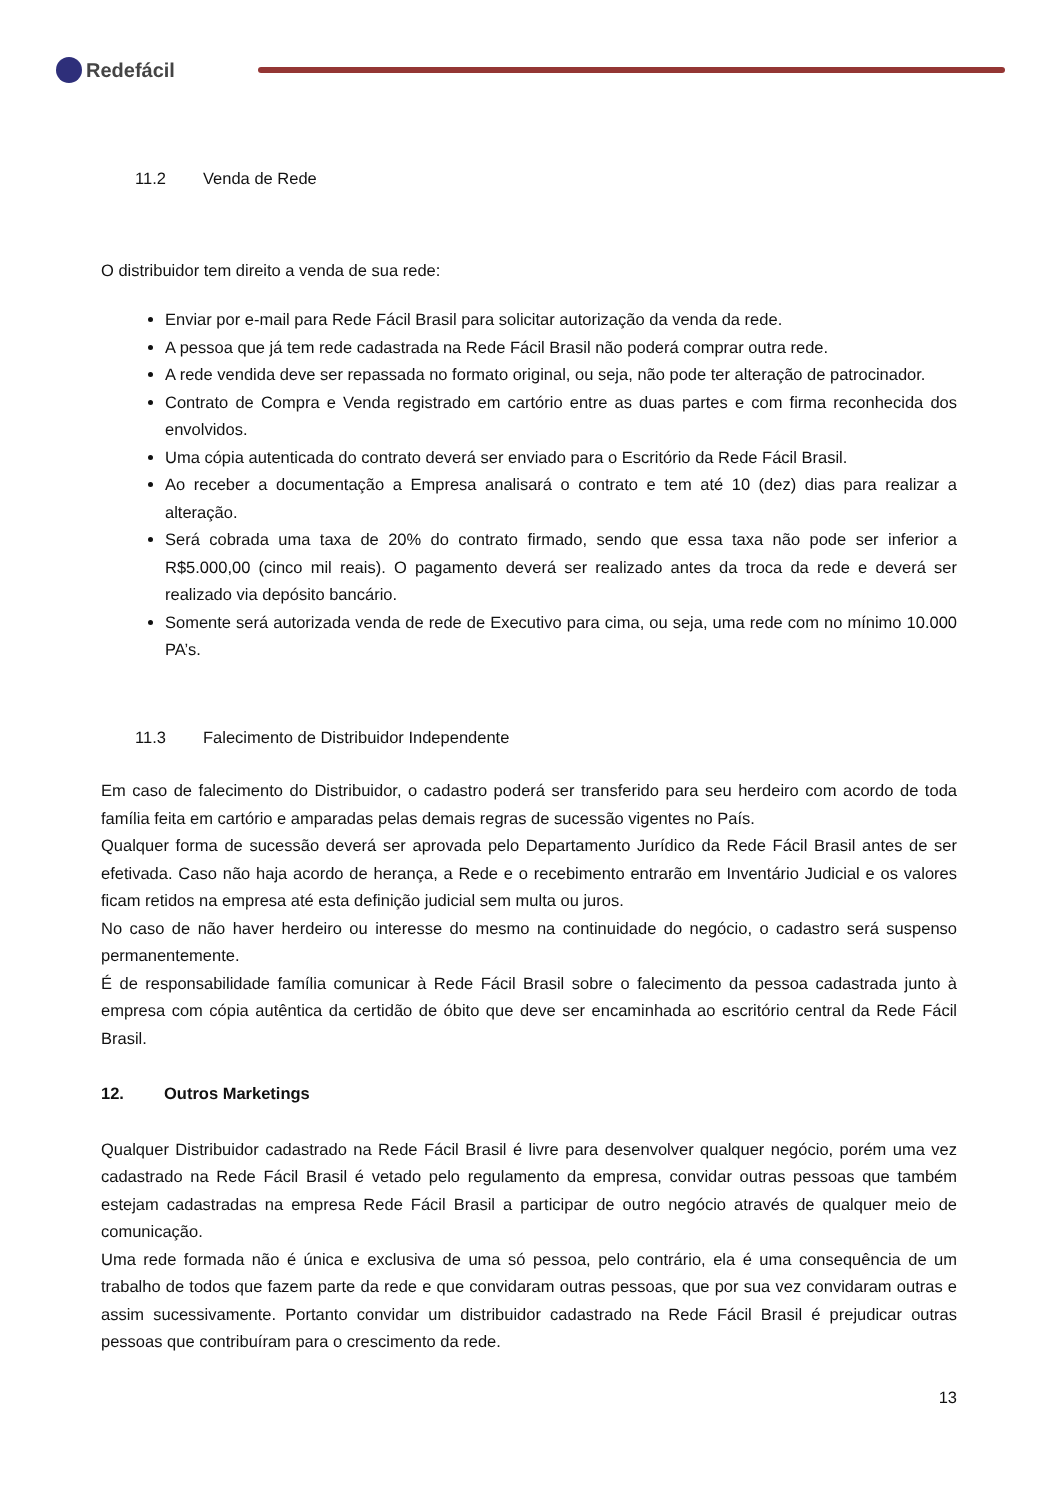Redefácil
11.2 Venda de Rede
O distribuidor tem direito a venda de sua rede:
Enviar por e-mail para Rede Fácil Brasil para solicitar autorização da venda da rede.
A pessoa que já tem rede cadastrada na Rede Fácil Brasil não poderá comprar outra rede.
A rede vendida deve ser repassada no formato original, ou seja, não pode ter alteração de patrocinador.
Contrato de Compra e Venda registrado em cartório entre as duas partes e com firma reconhecida dos envolvidos.
Uma cópia autenticada do contrato deverá ser enviado para o Escritório da Rede Fácil Brasil.
Ao receber a documentação a Empresa analisará o contrato e tem até 10 (dez) dias para realizar a alteração.
Será cobrada uma taxa de 20% do contrato firmado, sendo que essa taxa não pode ser inferior a R$5.000,00 (cinco mil reais). O pagamento deverá ser realizado antes da troca da rede e deverá ser realizado via depósito bancário.
Somente será autorizada venda de rede de Executivo para cima, ou seja, uma rede com no mínimo 10.000 PA’s.
11.3 Falecimento de Distribuidor Independente
Em caso de falecimento do Distribuidor, o cadastro poderá ser transferido para seu herdeiro com acordo de toda família feita em cartório e amparadas pelas demais regras de sucessão vigentes no País.
Qualquer forma de sucessão deverá ser aprovada pelo Departamento Jurídico da Rede Fácil Brasil antes de ser efetivada. Caso não haja acordo de herança, a Rede e o recebimento entrarão em Inventário Judicial e os valores ficam retidos na empresa até esta definição judicial sem multa ou juros.
No caso de não haver herdeiro ou interesse do mesmo na continuidade do negócio, o cadastro será suspenso permanentemente.
É de responsabilidade família comunicar à Rede Fácil Brasil sobre o falecimento da pessoa cadastrada junto à empresa com cópia autêntica da certidão de óbito que deve ser encaminhada ao escritório central da Rede Fácil Brasil.
12. Outros Marketings
Qualquer Distribuidor cadastrado na Rede Fácil Brasil é livre para desenvolver qualquer negócio, porém uma vez cadastrado na Rede Fácil Brasil é vetado pelo regulamento da empresa, convidar outras pessoas que também estejam cadastradas na empresa Rede Fácil Brasil a participar de outro negócio através de qualquer meio de comunicação.
Uma rede formada não é única e exclusiva de uma só pessoa, pelo contrário, ela é uma consequência de um trabalho de todos que fazem parte da rede e que convidaram outras pessoas, que por sua vez convidaram outras e assim sucessivamente. Portanto convidar um distribuidor cadastrado na Rede Fácil Brasil é prejudicar outras pessoas que contribuíram para o crescimento da rede.
13